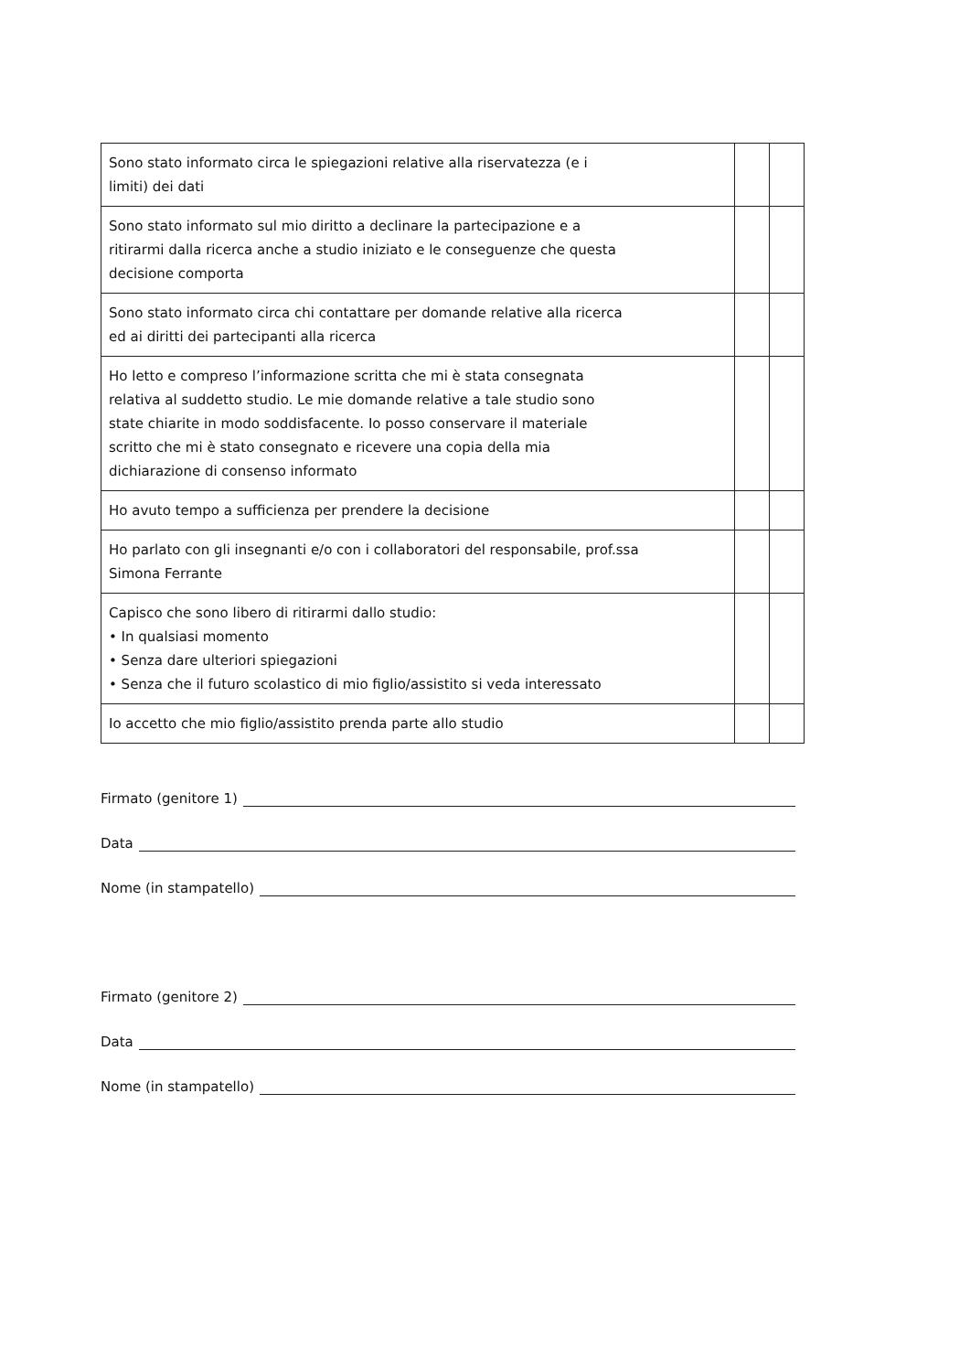| Sono stato informato circa le spiegazioni relative alla riservatezza (e i limiti) dei dati | | |
| Sono stato informato sul mio diritto a declinare la partecipazione e a ritirarmi dalla ricerca anche a studio iniziato e le conseguenze che questa decisione comporta | | |
| Sono stato informato circa chi contattare per domande relative alla ricerca ed ai diritti dei partecipanti alla ricerca | | |
| Ho letto e compreso l’informazione scritta che mi è stata consegnata relativa al suddetto studio. Le mie domande relative a tale studio sono state chiarite in modo soddisfacente. Io posso conservare il materiale scritto che mi è stato consegnato e ricevere una copia della mia dichiarazione di consenso informato | | |
| Ho avuto tempo a sufficienza per prendere la decisione | | |
| Ho parlato con gli insegnanti e/o con i collaboratori del responsabile, prof.ssa Simona Ferrante | | |
| Capisco che sono libero di ritirarmi dallo studio: • In qualsiasi momento • Senza dare ulteriori spiegazioni • Senza che il futuro scolastico di mio figlio/assistito si veda interessato | | |
| Io accetto che mio figlio/assistito prenda parte allo studio | | |
Firmato (genitore 1)
Data
Nome (in stampatello)
Firmato (genitore 2)
Data
Nome (in stampatello)